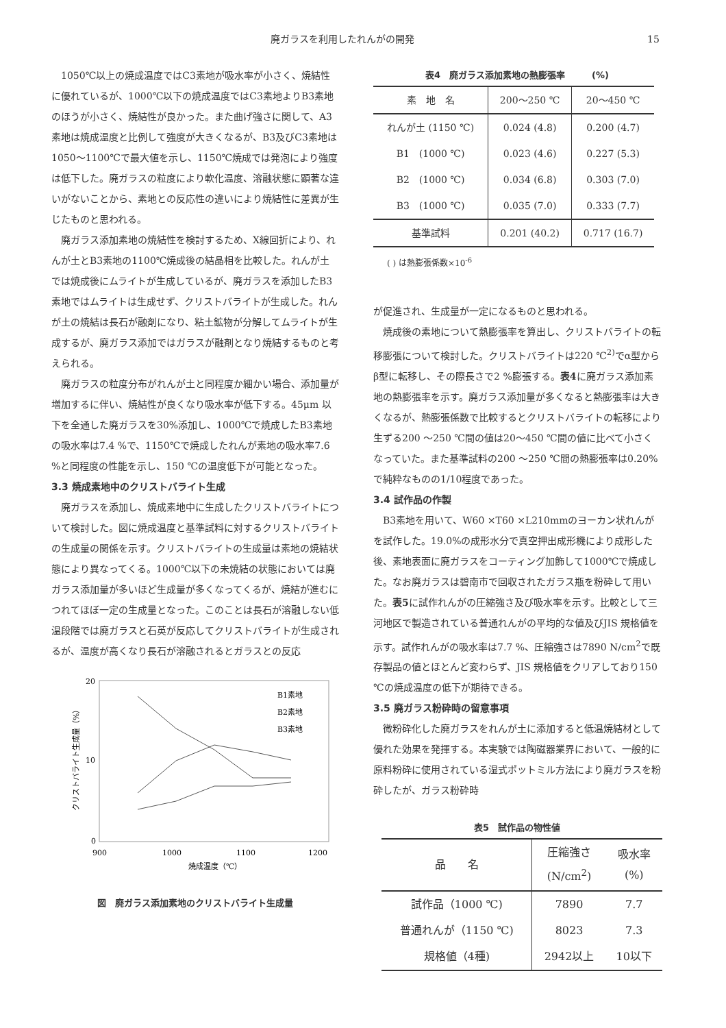廃ガラスを利用したれんがの開発 15
1050℃以上の焼成温度ではC3素地が吸水率が小さく、焼結性に優れているが、1000℃以下の焼成温度ではC3素地よりB3素地のほうが小さく、焼結性が良かった。また曲げ強さに関して、A3素地は焼成温度と比例して強度が大きくなるが、B3及びC3素地は1050〜1100℃で最大値を示し、1150℃焼成では発泡により強度は低下した。廃ガラスの粒度により軟化温度、溶融状態に顕著な違いがないことから、素地との反応性の違いにより焼結性に差異が生じたものと思われる。
廃ガラス添加素地の焼結性を検討するため、X線回折により、れんが土とB3素地の1100℃焼成後の結晶相を比較した。れんが土では焼成後にムライトが生成しているが、廃ガラスを添加したB3素地ではムライトは生成せず、クリストバライトが生成した。れんが土の焼結は長石が融剤になり、粘土鉱物が分解してムライトが生成するが、廃ガラス添加ではガラスが融剤となり焼結するものと考えられる。
廃ガラスの粒度分布がれんが土と同程度か細かい場合、添加量が増加するに伴い、焼結性が良くなり吸水率が低下する。45μm 以下を全通した廃ガラスを30%添加し、1000℃で焼成したB3素地の吸水率は7.4 %で、1150℃で焼成したれんが素地の吸水率7.6 %と同程度の性能を示し、150 ℃の温度低下が可能となった。
3.3 焼成素地中のクリストバライト生成
廃ガラスを添加し、焼成素地中に生成したクリストバライトについて検討した。図に焼成温度と基準試料に対するクリストバライトの生成量の関係を示す。クリストバライトの生成量は素地の焼結状態により異なってくる。1000℃以下の未焼結の状態においては廃ガラス添加量が多いほど生成量が多くなってくるが、焼結が進むにつれてほぼ一定の生成量となった。このことは長石が溶融しない低温段階では廃ガラスと石英が反応してクリストバライトが生成されるが、温度が高くなり長石が溶融されるとガラスとの反応
20
10
0
900
1000
1100
1200
焼成温度（℃）
クリストバライト生成量（%）
B1素地
B2素地
B3素地
図　廃ガラス添加素地のクリストバライト生成量
表4　廃ガラス添加素地の熱膨張率　　　(%)
| 素 地 名 | 200〜250 ℃ | 20〜450 ℃ |
| --- | --- | --- |
| れんが土 (1150 ℃) | 0.024 (4.8) | 0.200 (4.7) |
| B1 (1000 ℃) | 0.023 (4.6) | 0.227 (5.3) |
| B2 (1000 ℃) | 0.034 (6.8) | 0.303 (7.0) |
| B3 (1000 ℃) | 0.035 (7.0) | 0.333 (7.7) |
| 基準試料 | 0.201 (40.2) | 0.717 (16.7) |
( ) は熱膨張係数×10<sup>-6</sup>
が促進され、生成量が一定になるものと思われる。
焼成後の素地について熱膨張率を算出し、クリストバライトの転移膨張について検討した。クリストバライトは220 ℃<sup>2)</sup>でα型からβ型に転移し、その際長さで2 %膨張する。表4に廃ガラス添加素地の熱膨張率を示す。廃ガラス添加量が多くなると熱膨張率は大きくなるが、熱膨張係数で比較するとクリストバライトの転移により生ずる200 〜250 ℃間の値は20〜450 ℃間の値に比べて小さくなっていた。また基準試料の200 〜250 ℃間の熱膨張率は0.20%で純粋なものの1/10程度であった。
3.4 試作品の作製
B3素地を用いて、W60 ×T60 ×L210mmのヨーカン状れんがを試作した。19.0%の成形水分で真空押出成形機により成形した後、素地表面に廃ガラスをコーティング加飾して1000℃で焼成した。なお廃ガラスは碧南市で回収されたガラス瓶を粉砕して用いた。表5に試作れんがの圧縮強さ及び吸水率を示す。比較として三河地区で製造されている普通れんがの平均的な値及びJIS 規格値を示す。試作れんがの吸水率は7.7 %、圧縮強さは7890 N/cm<sup>2</sup>で既存製品の値とほとんど変わらず、JIS 規格値をクリアしており150 ℃の焼成温度の低下が期待できる。
3.5 廃ガラス粉砕時の留意事項
微粉砕化した廃ガラスをれんが土に添加すると低温焼結材として優れた効果を発揮する。本実験では陶磁器業界において、一般的に原料粉砕に使用されている湿式ポットミル方法により廃ガラスを粉砕したが、ガラス粉砕時
表5　試作品の物性値
| 品 名 | 圧縮強さ (N/cm<sup>2</sup>) | 吸水率 (%) |
| --- | --- | --- |
| 試作品（1000 ℃) | 7890 | 7.7 |
| 普通れんが（1150 ℃) | 8023 | 7.3 |
| 規格値（4種) | 2942以上 | 10以下 |